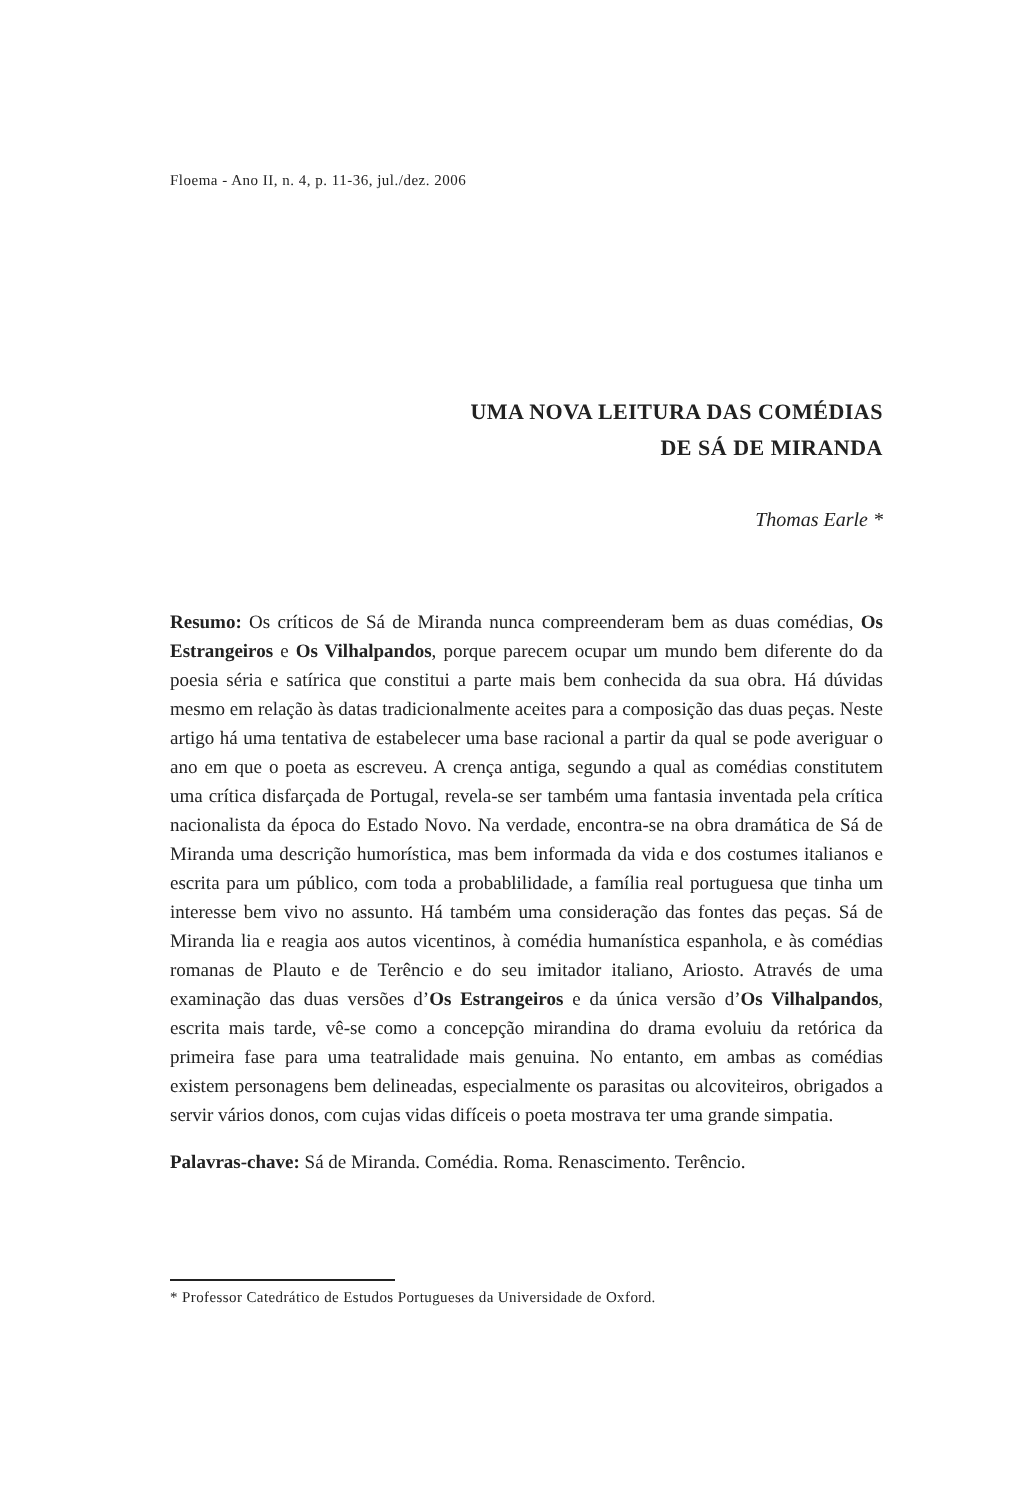Floema - Ano II, n. 4, p. 11-36, jul./dez. 2006
UMA NOVA LEITURA DAS COMÉDIAS
DE SÁ DE MIRANDA
Thomas Earle *
Resumo: Os críticos de Sá de Miranda nunca compreenderam bem as duas comédias, Os Estrangeiros e Os Vilhalpandos, porque parecem ocupar um mundo bem diferente do da poesia séria e satírica que constitui a parte mais bem conhecida da sua obra. Há dúvidas mesmo em relação às datas tradicionalmente aceites para a composição das duas peças. Neste artigo há uma tentativa de estabelecer uma base racional a partir da qual se pode averiguar o ano em que o poeta as escreveu. A crença antiga, segundo a qual as comédias constitutem uma crítica disfarçada de Portugal, revela-se ser também uma fantasia inventada pela crítica nacionalista da época do Estado Novo. Na verdade, encontra-se na obra dramática de Sá de Miranda uma descrição humorística, mas bem informada da vida e dos costumes italianos e escrita para um público, com toda a probablilidade, a família real portuguesa que tinha um interesse bem vivo no assunto. Há também uma consideração das fontes das peças. Sá de Miranda lia e reagia aos autos vicentinos, à comédia humanística espanhola, e às comédias romanas de Plauto e de Terêncio e do seu imitador italiano, Ariosto. Através de uma examinação das duas versões d’Os Estrangeiros e da única versão d’Os Vilhalpandos, escrita mais tarde, vê-se como a concepção mirandina do drama evoluiu da retórica da primeira fase para uma teatralidade mais genuina. No entanto, em ambas as comédias existem personagens bem delineadas, especialmente os parasitas ou alcoviteiros, obrigados a servir vários donos, com cujas vidas difíceis o poeta mostrava ter uma grande simpatia.
Palavras-chave: Sá de Miranda. Comédia. Roma. Renascimento. Terêncio.
* Professor Catedrático de Estudos Portugueses da Universidade de Oxford.